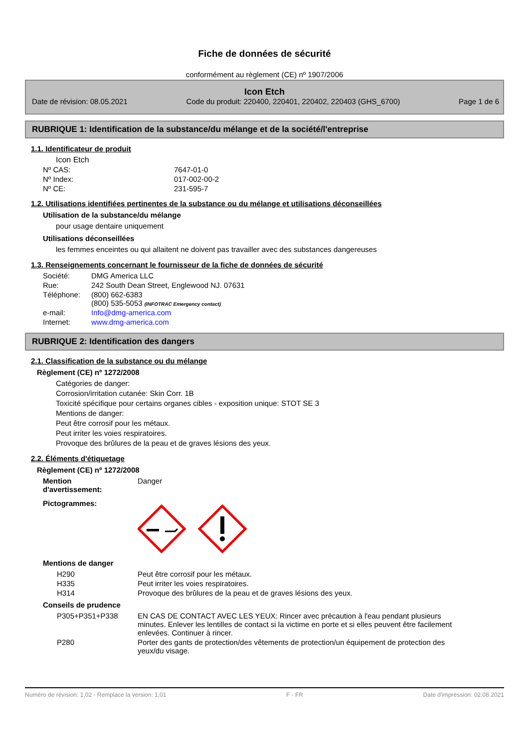Fiche de données de sécurité
conformément au règlement (CE) nº 1907/2006
Icon Etch
Date de révision: 08.05.2021 Code du produit: 220400, 220401, 220402, 220403 (GHS_6700) Page 1 de 6
RUBRIQUE 1: Identification de la substance/du mélange et de la société/l'entreprise
1.1. Identificateur de produit
Icon Etch
| Nº CAS: | 7647-01-0 |
| Nº Index: | 017-002-00-2 |
| Nº CE: | 231-595-7 |
1.2. Utilisations identifiées pertinentes de la substance ou du mélange et utilisations déconseillées
Utilisation de la substance/du mélange
pour usage dentaire uniquement
Utilisations déconseillées
les femmes enceintes ou qui allaitent ne doivent pas travailler avec des substances dangereuses
1.3. Renseignements concernant le fournisseur de la fiche de données de sécurité
| Société: | DMG America LLC |
| Rue: | 242 South Dean Street, Englewood NJ. 07631 |
| Téléphone: | (800) 662-6383 (800) 535-5053 (INFOTRAC Emergency contact) |
| e-mail: | Info@dmg-america.com |
| Internet: | www.dmg-america.com |
RUBRIQUE 2: Identification des dangers
2.1. Classification de la substance ou du mélange
Règlement (CE) nº 1272/2008
Catégories de danger:
Corrosion/irritation cutanée: Skin Corr. 1B
Toxicité spécifique pour certains organes cibles - exposition unique: STOT SE 3
Mentions de danger:
Peut être corrosif pour les métaux.
Peut irriter les voies respiratoires.
Provoque des brûlures de la peau et de graves lésions des yeux.
2.2. Éléments d'étiquetage
Règlement (CE) nº 1272/2008
| Mention d'avertissement: | Danger |
| Pictogrammes: | |
Mentions de danger
| H290 | Peut être corrosif pour les métaux. |
| H335 | Peut irriter les voies respiratoires. |
| H314 | Provoque des brûlures de la peau et de graves lésions des yeux. |
Conseils de prudence
| P305+P351+P338 | EN CAS DE CONTACT AVEC LES YEUX: Rincer avec précaution à l'eau pendant plusieurs minutes. Enlever les lentilles de contact si la victime en porte et si elles peuvent être facilement enlevées. Continuer à rincer. |
| P280 | Porter des gants de protection/des vêtements de protection/un équipement de protection des yeux/du visage. |
Numéro de révision: 1,02 - Remplace la version: 1,01 F - FR Date d'impression: 02.08.2021